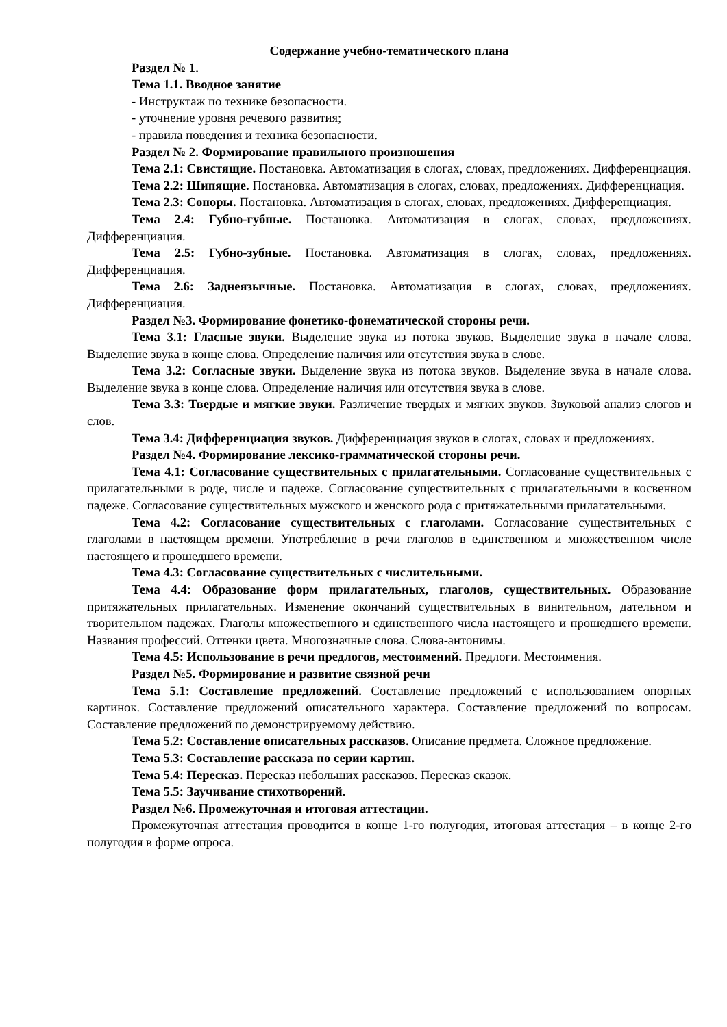Содержание учебно-тематического плана
Раздел № 1.
Тема 1.1. Вводное занятие
- Инструктаж по технике безопасности.
- уточнение уровня речевого развития;
- правила поведения и техника безопасности.
Раздел № 2. Формирование правильного произношения
Тема 2.1: Свистящие. Постановка. Автоматизация в слогах, словах, предложениях. Дифференциация.
Тема 2.2: Шипящие. Постановка. Автоматизация в слогах, словах, предложениях. Дифференциация.
Тема 2.3: Соноры. Постановка. Автоматизация в слогах, словах, предложениях. Дифференциация.
Тема 2.4: Губно-губные. Постановка. Автоматизация в слогах, словах, предложениях. Дифференциация.
Тема 2.5: Губно-зубные. Постановка. Автоматизация в слогах, словах, предложениях. Дифференциация.
Тема 2.6: Заднеязычные. Постановка. Автоматизация в слогах, словах, предложениях. Дифференциация.
Раздел №3. Формирование фонетико-фонематической стороны речи.
Тема 3.1: Гласные звуки. Выделение звука из потока звуков. Выделение звука в начале слова. Выделение звука в конце слова. Определение наличия или отсутствия звука в слове.
Тема 3.2: Согласные звуки. Выделение звука из потока звуков. Выделение звука в начале слова. Выделение звука в конце слова. Определение наличия или отсутствия звука в слове.
Тема 3.3: Твердые и мягкие звуки. Различение твердых и мягких звуков. Звуковой анализ слогов и слов.
Тема 3.4: Дифференциация звуков. Дифференциация звуков в слогах, словах и предложениях.
Раздел №4. Формирование лексико-грамматической стороны речи.
Тема 4.1: Согласование существительных с прилагательными. Согласование существительных с прилагательными в роде, числе и падеже. Согласование существительных с прилагательными в косвенном падеже. Согласование существительных мужского и женского рода с притяжательными прилагательными.
Тема 4.2: Согласование существительных с глаголами. Согласование существительных с глаголами в настоящем времени. Употребление в речи глаголов в единственном и множественном числе настоящего и прошедшего времени.
Тема 4.3: Согласование существительных с числительными.
Тема 4.4: Образование форм прилагательных, глаголов, существительных. Образование притяжательных прилагательных. Изменение окончаний существительных в винительном, дательном и творительном падежах. Глаголы множественного и единственного числа настоящего и прошедшего времени. Названия профессий. Оттенки цвета. Многозначные слова. Слова-антонимы.
Тема 4.5: Использование в речи предлогов, местоимений. Предлоги. Местоимения.
Раздел №5. Формирование и развитие связной речи
Тема 5.1: Составление предложений. Составление предложений с использованием опорных картинок. Составление предложений описательного характера. Составление предложений по вопросам. Составление предложений по демонстрируемому действию.
Тема 5.2: Составление описательных рассказов. Описание предмета. Сложное предложение.
Тема 5.3: Составление рассказа по серии картин.
Тема 5.4: Пересказ. Пересказ небольших рассказов. Пересказ сказок.
Тема 5.5: Заучивание стихотворений.
Раздел №6. Промежуточная и итоговая аттестации.
Промежуточная аттестация проводится в конце 1-го полугодия, итоговая аттестация – в конце 2-го полугодия в форме опроса.